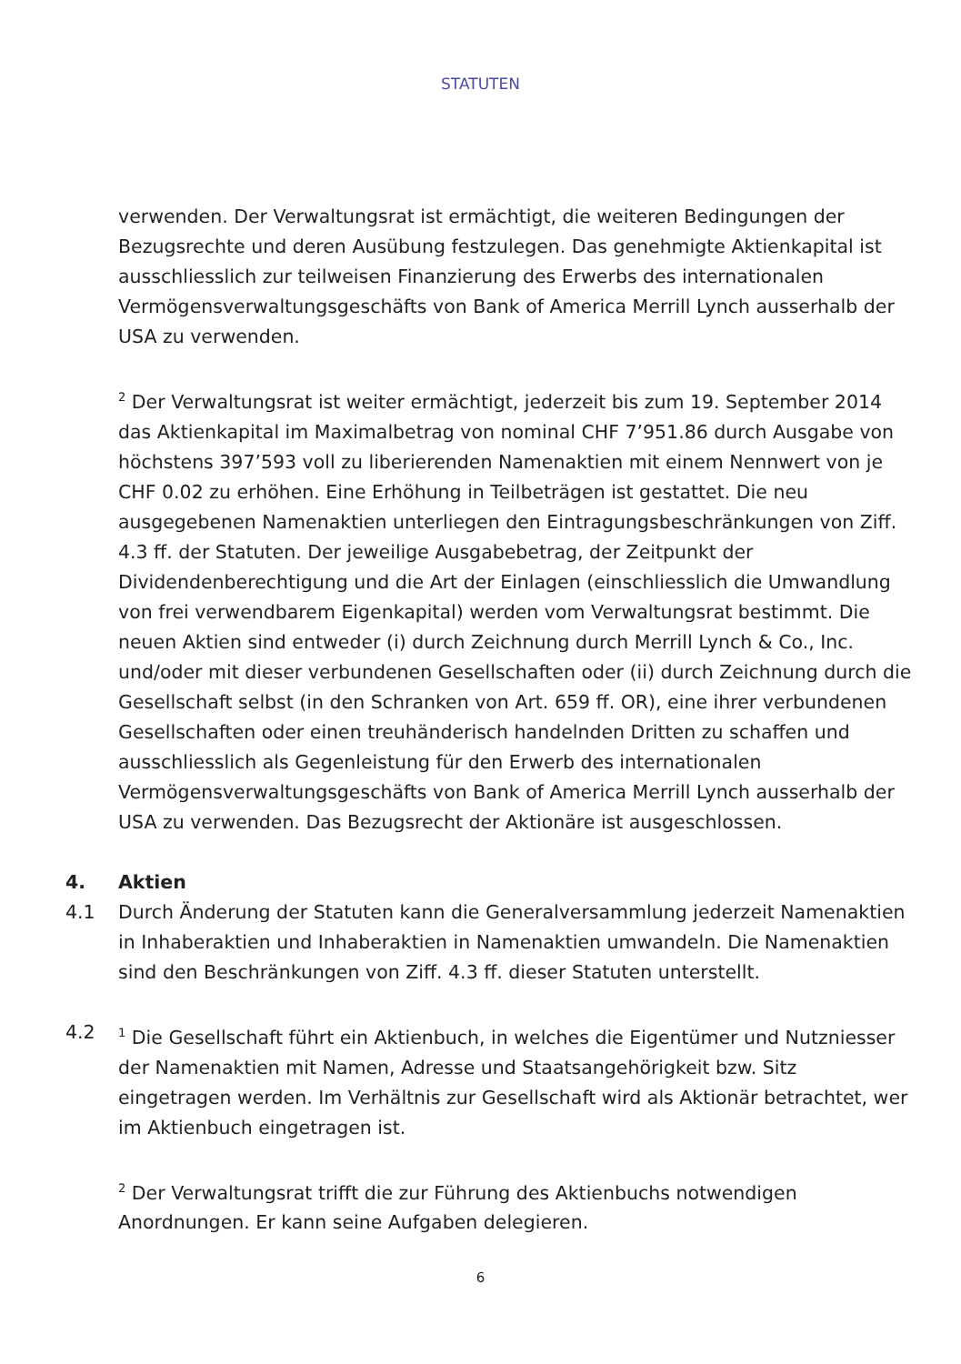STATUTEN
verwenden. Der Verwaltungsrat ist ermächtigt, die weiteren Bedingungen der Bezugsrechte und deren Ausübung festzulegen. Das genehmigte Aktienkapital ist ausschliesslich zur teilweisen Finanzierung des Erwerbs des internationalen Vermögensverwaltungsgeschäfts von Bank of America Merrill Lynch ausserhalb der USA zu verwenden.
<sup>2</sup> Der Verwaltungsrat ist weiter ermächtigt, jederzeit bis zum 19. September 2014 das Aktienkapital im Maximalbetrag von nominal CHF 7’951.86 durch Ausgabe von höchstens 397’593 voll zu liberierenden Namenaktien mit einem Nennwert von je CHF 0.02 zu erhöhen. Eine Erhöhung in Teilbeträgen ist gestattet. Die neu ausgegebenen Namenaktien unterliegen den Eintragungsbeschränkungen von Ziff. 4.3 ff. der Statuten. Der jeweilige Ausgabebetrag, der Zeitpunkt der Dividendenberechtigung und die Art der Einlagen (einschliesslich die Umwandlung von frei verwendbarem Eigenkapital) werden vom Verwaltungsrat bestimmt. Die neuen Aktien sind entweder (i) durch Zeichnung durch Merrill Lynch & Co., Inc. und/oder mit dieser verbundenen Gesellschaften oder (ii) durch Zeichnung durch die Gesellschaft selbst (in den Schranken von Art. 659 ff. OR), eine ihrer verbundenen Gesellschaften oder einen treuhänderisch handelnden Dritten zu schaffen und ausschliesslich als Gegenleistung für den Erwerb des internationalen Vermögensverwaltungsgeschäfts von Bank of America Merrill Lynch ausserhalb der USA zu verwenden. Das Bezugsrecht der Aktionäre ist ausgeschlossen.
4. Aktien
4.1 Durch Änderung der Statuten kann die Generalversammlung jederzeit Namenaktien in Inhaberaktien und Inhaberaktien in Namenaktien umwandeln. Die Namenaktien sind den Beschränkungen von Ziff. 4.3 ff. dieser Statuten unterstellt.
4.2<sup>1</sup> Die Gesellschaft führt ein Aktienbuch, in welches die Eigentümer und Nutzniesser der Namenaktien mit Namen, Adresse und Staatsangehörigkeit bzw. Sitz eingetragen werden. Im Verhältnis zur Gesellschaft wird als Aktionär betrachtet, wer im Aktienbuch eingetragen ist.
<sup>2</sup> Der Verwaltungsrat trifft die zur Führung des Aktienbuchs notwendigen Anordnungen. Er kann seine Aufgaben delegieren.
6